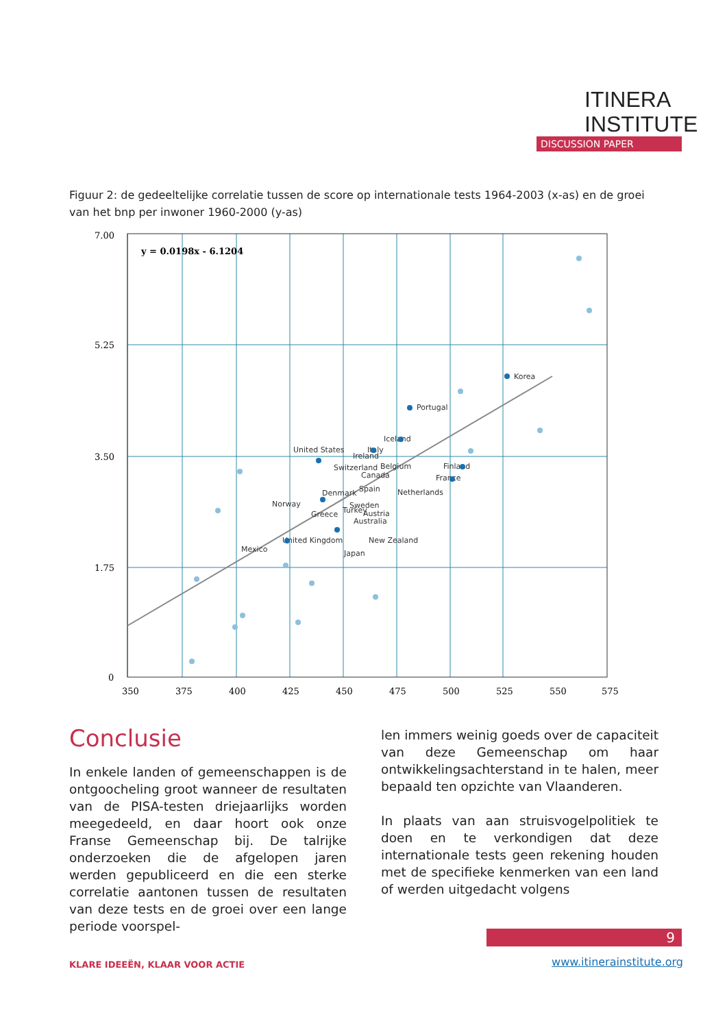ITINERA
INSTITUTE
DISCUSSION PAPER
Figuur 2: de gedeeltelijke correlatie tussen de score op internationale tests 1964-2003 (x-as) en de groei van het bnp per inwoner 1960-2000 (y-as)
7.00
5.25
3.50
1.75
0
350
375
400
425
450
475
500
525
550
575
y = 0.0198x - 6.1204
Korea
Portugal
Iceland
Italy
United States
Ireland
Switzerland
Belgium
Finland
Canada
France
Spain
Denmark
Netherlands
Norway
Sweden
Turkey
Greece
Austria
Australia
United Kingdom
New Zealand
Mexico
Japan
Conclusie
In enkele landen of gemeenschappen is de ontgoocheling groot wanneer de resultaten van de PISA-testen driejaarlijks worden meegedeeld, en daar hoort ook onze Franse Gemeenschap bij. De talrijke onderzoeken die de afgelopen jaren werden gepubliceerd en die een sterke correlatie aantonen tussen de resultaten van deze tests en de groei over een lange periode voorspel-
len immers weinig goeds over de capaciteit van deze Gemeenschap om haar ontwikkelingsachterstand in te halen, meer bepaald ten opzichte van Vlaanderen.
In plaats van aan struisvogelpolitiek te doen en te verkondigen dat deze internationale tests geen rekening houden met de specifieke kenmerken van een land of werden uitgedacht volgens
9
KLARE IDEEËN, KLAAR VOOR ACTIE www.itinerainstitute.org